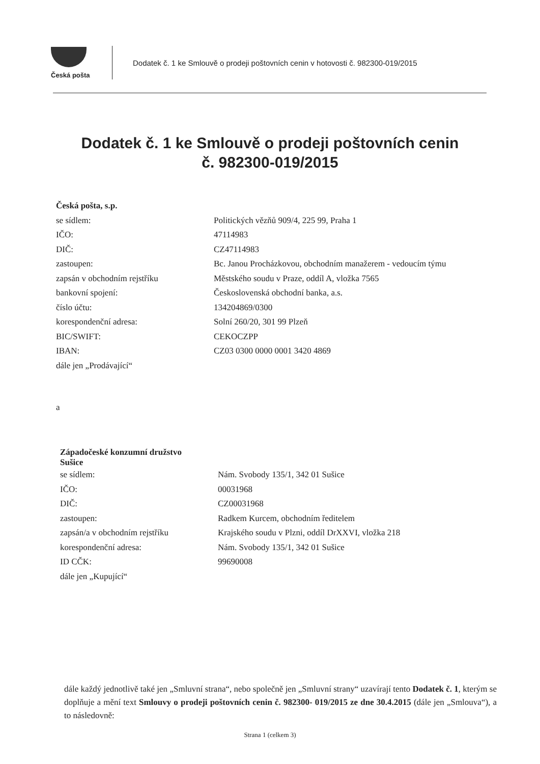Česká pošta
Dodatek č. 1 ke Smlouvě o prodeji poštovních cenin v hotovosti č. 982300-019/2015
Dodatek č. 1 ke Smlouvě o prodeji poštovních cenin
č. 982300-019/2015
Česká pošta, s.p.
se sídlem: Politických vězňů 909/4, 225 99, Praha 1
IČO: 47114983
DIČ: CZ47114983
zastoupen: Bc. Janou Procházkovou, obchodním manažerem - vedoucím týmu
zapsán v obchodním rejstříku Městského soudu v Praze, oddíl A, vložka 7565
bankovní spojení: Československá obchodní banka, a.s.
číslo účtu: 134204869/0300
korespondenční adresa: Solní 260/20, 301 99 Plzeň
BIC/SWIFT: CEKOCZPP
IBAN: CZ03 0300 0000 0001 3420 4869
dále jen „Prodávající“
a
Západočeské konzumní družstvo
Sušice
se sídlem: Nám. Svobody 135/1, 342 01 Sušice
IČO: 00031968
DIČ: CZ00031968
zastoupen: Radkem Kurcem, obchodním ředitelem
zapsán/a v obchodním rejstříku Krajského soudu v Plzni, oddíl DrXXVI, vložka 218
korespondenční adresa: Nám. Svobody 135/1, 342 01 Sušice
ID CČK: 99690008
dále jen „Kupující“
dále každý jednotlivě také jen „Smluvní strana“, nebo společně jen „Smluvní strany“ uzavírají tento Dodatek č. 1, kterým se doplňuje a mění text Smlouvy o prodeji poštovních cenin č. 982300- 019/2015 ze dne 30.4.2015 (dále jen „Smlouva“), a to následovně:
Strana 1 (celkem 3)